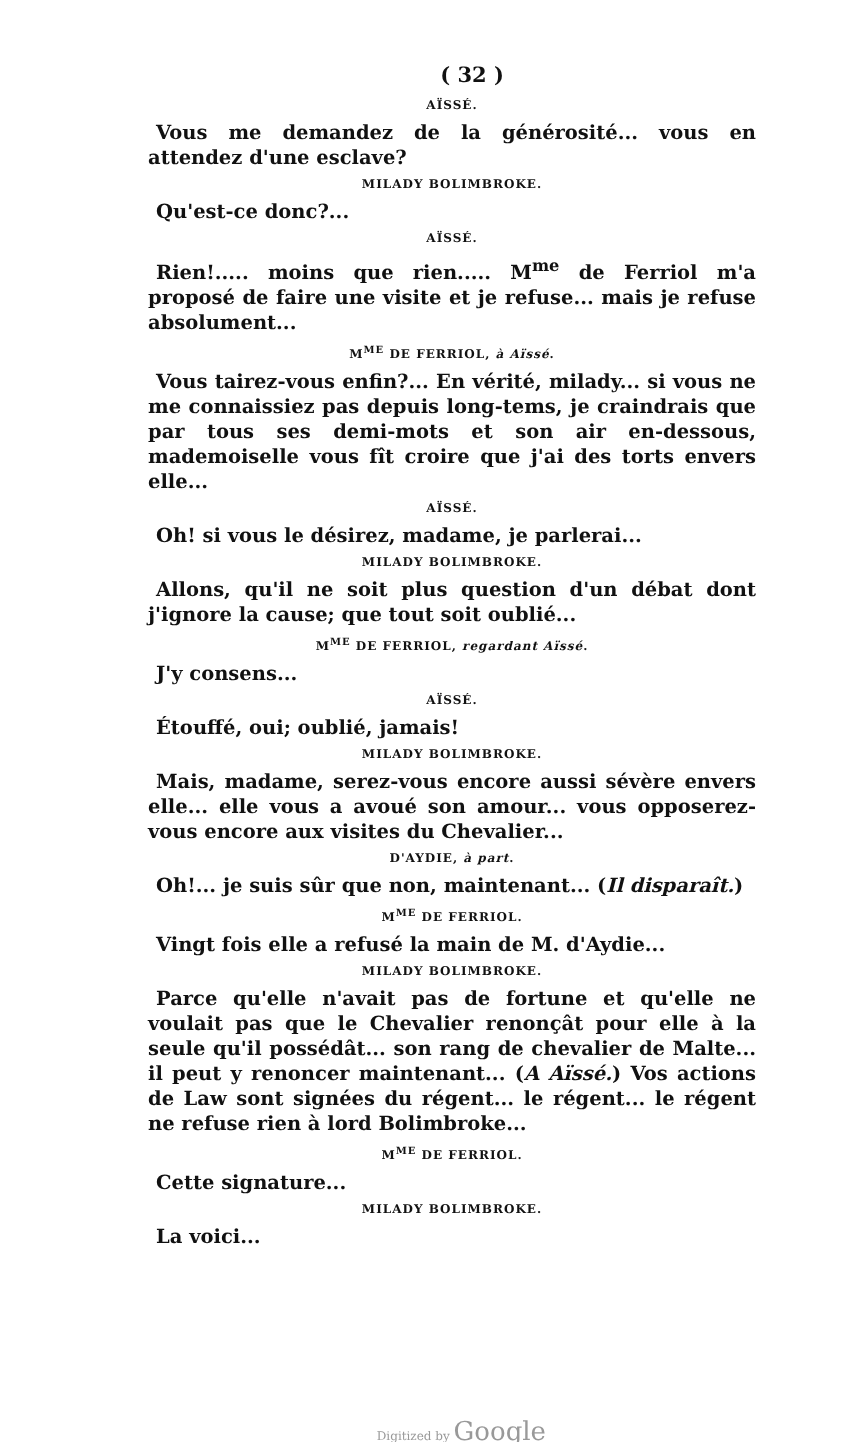( 32 )
AÏSSÉ.
Vous me demandez de la générosité... vous en attendez d'une esclave?
MILADY BOLIMBROKE.
Qu'est-ce donc?...
AÏSSÉ.
Rien!..... moins que rien..... M<sup>me</sup> de Ferriol m'a proposé de faire une visite et je refuse... mais je refuse absolument...
M<sup>ME</sup> DE FERRIOL, à Aïssé.
Vous tairez-vous enfin?... En vérité, milady... si vous ne me connaissiez pas depuis long-tems, je craindrais que par tous ses demi-mots et son air en-dessous, mademoiselle vous fît croire que j'ai des torts envers elle...
AÏSSÉ.
Oh! si vous le désirez, madame, je parlerai...
MILADY BOLIMBROKE.
Allons, qu'il ne soit plus question d'un débat dont j'ignore la cause; que tout soit oublié...
M<sup>ME</sup> DE FERRIOL, regardant Aïssé.
J'y consens...
AÏSSÉ.
Étouffé, oui; oublié, jamais!
MILADY BOLIMBROKE.
Mais, madame, serez-vous encore aussi sévère envers elle... elle vous a avoué son amour... vous opposerez-vous encore aux visites du Chevalier...
D'AYDIE, à part.
Oh!... je suis sûr que non, maintenant... (Il disparaît.)
M<sup>ME</sup> DE FERRIOL.
Vingt fois elle a refusé la main de M. d'Aydie...
MILADY BOLIMBROKE.
Parce qu'elle n'avait pas de fortune et qu'elle ne voulait pas que le Chevalier renonçât pour elle à la seule qu'il possédât... son rang de chevalier de Malte... il peut y renoncer maintenant... (A Aïssé.) Vos actions de Law sont signées du régent... le régent... le régent ne refuse rien à lord Bolimbroke...
M<sup>ME</sup> DE FERRIOL.
Cette signature...
MILADY BOLIMBROKE.
La voici...
Digitized by Google